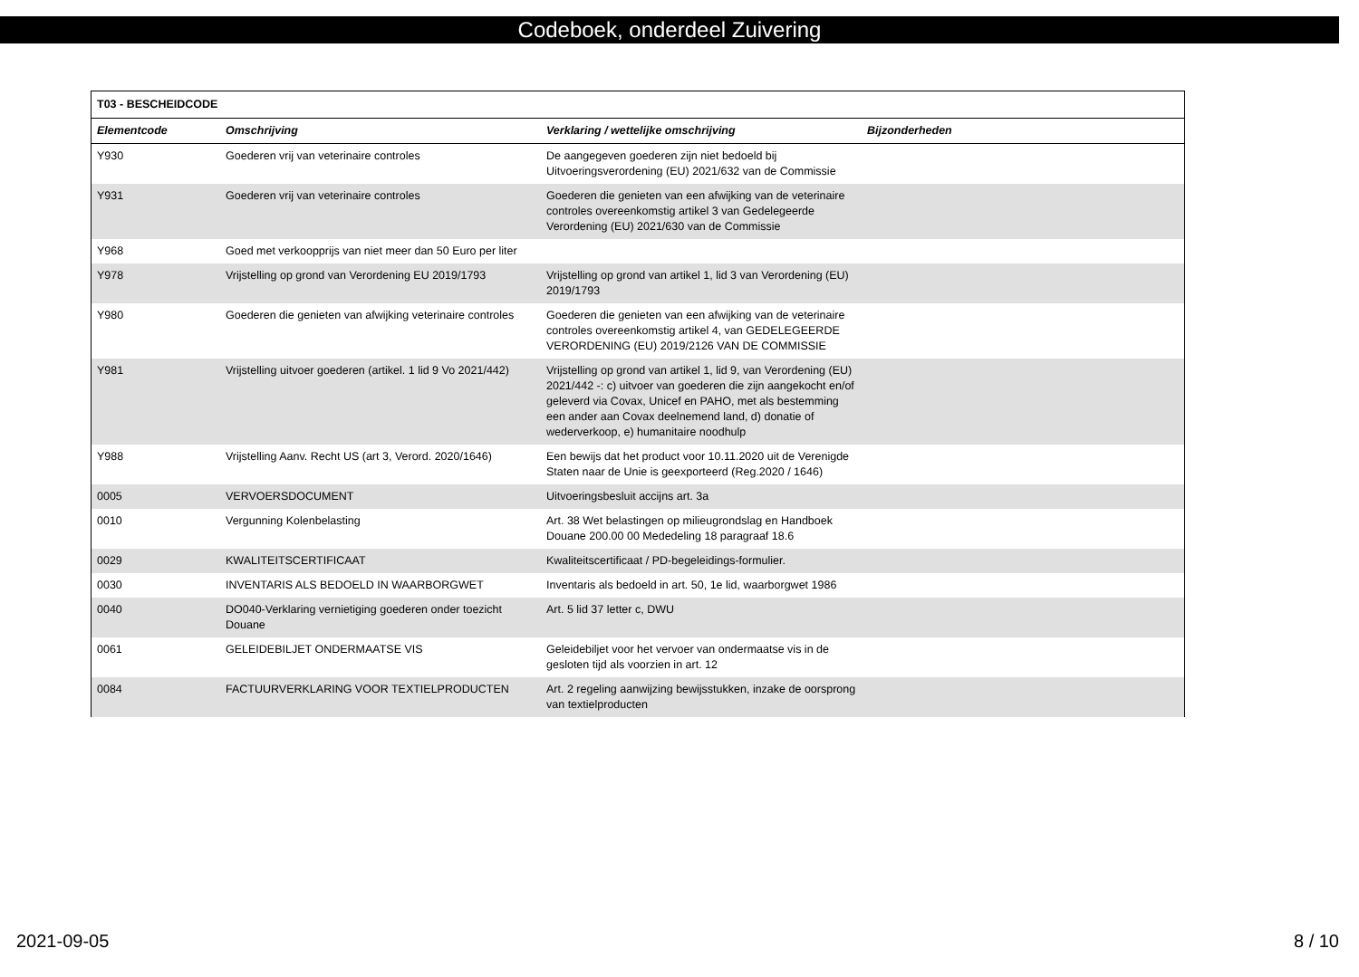Codeboek, onderdeel Zuivering
| T03 - BESCHEIDCODE | | | |
| Elementcode | Omschrijving | Verklaring / wettelijke omschrijving | Bijzonderheden |
| Y930 | Goederen vrij van veterinaire controles | De aangegeven goederen zijn niet bedoeld bij Uitvoeringsverordening (EU) 2021/632 van de Commissie | |
| Y931 | Goederen vrij van veterinaire controles | Goederen die genieten van een afwijking van de veterinaire controles overeenkomstig artikel 3 van Gedelegeerde Verordening (EU) 2021/630 van de Commissie | |
| Y968 | Goed met verkoopprijs van niet meer dan 50 Euro per liter | | |
| Y978 | Vrijstelling op grond van Verordening EU 2019/1793 | Vrijstelling op grond van artikel 1, lid 3 van Verordening (EU) 2019/1793 | |
| Y980 | Goederen die genieten van afwijking veterinaire controles | Goederen die genieten van een afwijking van de veterinaire controles overeenkomstig artikel 4, van GEDELEGEERDE VERORDENING (EU) 2019/2126 VAN DE COMMISSIE | |
| Y981 | Vrijstelling uitvoer goederen (artikel. 1 lid 9 Vo 2021/442) | Vrijstelling op grond van artikel 1, lid 9, van Verordening (EU) 2021/442 -: c) uitvoer van goederen die zijn aangekocht en/of geleverd via Covax, Unicef en PAHO, met als bestemming een ander aan Covax deelnemend land, d) donatie of wederverkoop, e) humanitaire noodhulp | |
| Y988 | Vrijstelling Aanv. Recht US (art 3, Verord. 2020/1646) | Een bewijs dat het product voor 10.11.2020 uit de Verenigde Staten naar de Unie is geexporteerd (Reg.2020 / 1646) | |
| 0005 | VERVOERSDOCUMENT | Uitvoeringsbesluit accijns art. 3a | |
| 0010 | Vergunning Kolenbelasting | Art. 38 Wet belastingen op milieugrondslag en Handboek Douane 200.00 00 Mededeling 18 paragraaf 18.6 | |
| 0029 | KWALITEITSCERTIFICAAT | Kwaliteitscertificaat / PD-begeleidings-formulier. | |
| 0030 | INVENTARIS ALS BEDOELD IN WAARBORGWET | Inventaris als bedoeld in art. 50, 1e lid, waarborgwet 1986 | |
| 0040 | DO040-Verklaring vernietiging goederen onder toezicht Douane | Art. 5 lid 37 letter c, DWU | |
| 0061 | GELEIDEBILJET ONDERMAATSE VIS | Geleidebiljet voor het vervoer van ondermaatse vis in de gesloten tijd als voorzien in art. 12 | |
| 0084 | FACTUURVERKLARING VOOR TEXTIELPRODUCTEN | Art. 2 regeling aanwijzing bewijsstukken, inzake de oorsprong van textielproducten | |
2021-09-05 8 / 10